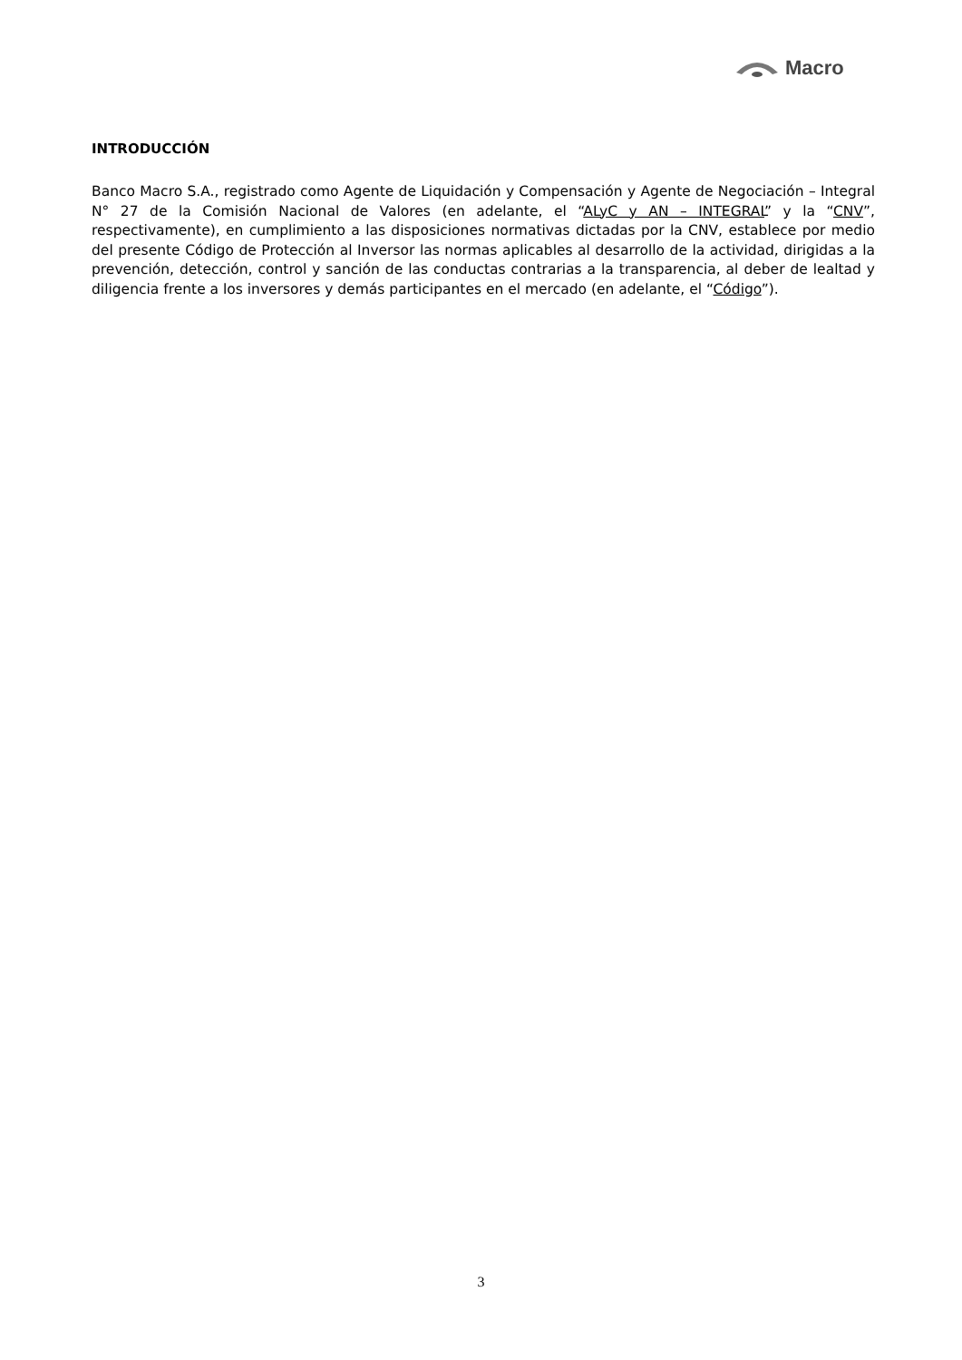Macro
INTRODUCCIÓN
Banco Macro S.A., registrado como Agente de Liquidación y Compensación y Agente de Negociación – Integral N° 27 de la Comisión Nacional de Valores (en adelante, el “ALyC y AN – INTEGRAL” y la “CNV”, respectivamente), en cumplimiento a las disposiciones normativas dictadas por la CNV, establece por medio del presente Código de Protección al Inversor las normas aplicables al desarrollo de la actividad, dirigidas a la prevención, detección, control y sanción de las conductas contrarias a la transparencia, al deber de lealtad y diligencia frente a los inversores y demás participantes en el mercado (en adelante, el “Código”).
3